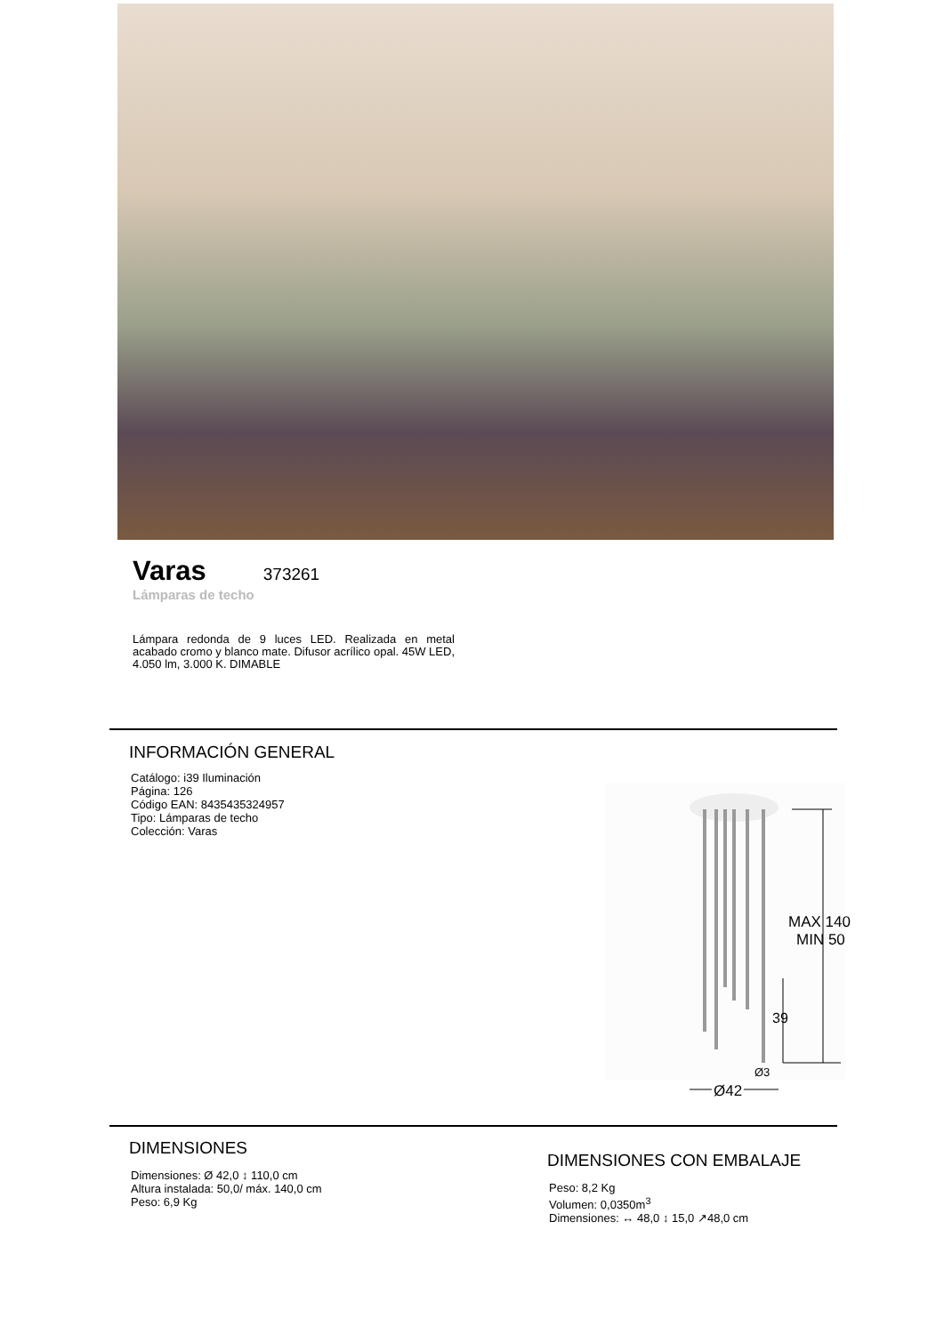Varas
373261
Lámparas de techo
Lámpara redonda de 9 luces LED. Realizada en metal acabado cromo y blanco mate. Difusor acrílico opal. 45W LED, 4.050 lm, 3.000 K. DIMABLE
INFORMACIÓN GENERAL
Catálogo: i39 Iluminación
Página: 126
Código EAN: 8435435324957
Tipo: Lámparas de techo
Colección: Varas
MAX 140
MIN 50
39
Ø3
Ø42
DIMENSIONES
Dimensiones: Ø 42,0 ↕ 110,0 cm
Altura instalada: 50,0/ máx. 140,0 cm
Peso: 6,9 Kg
DIMENSIONES CON EMBALAJE
Peso: 8,2 Kg
Volumen: 0,0350m<sup>3</sup>
Dimensiones: ↔ 48,0 ↕ 15,0 ↗48,0 cm